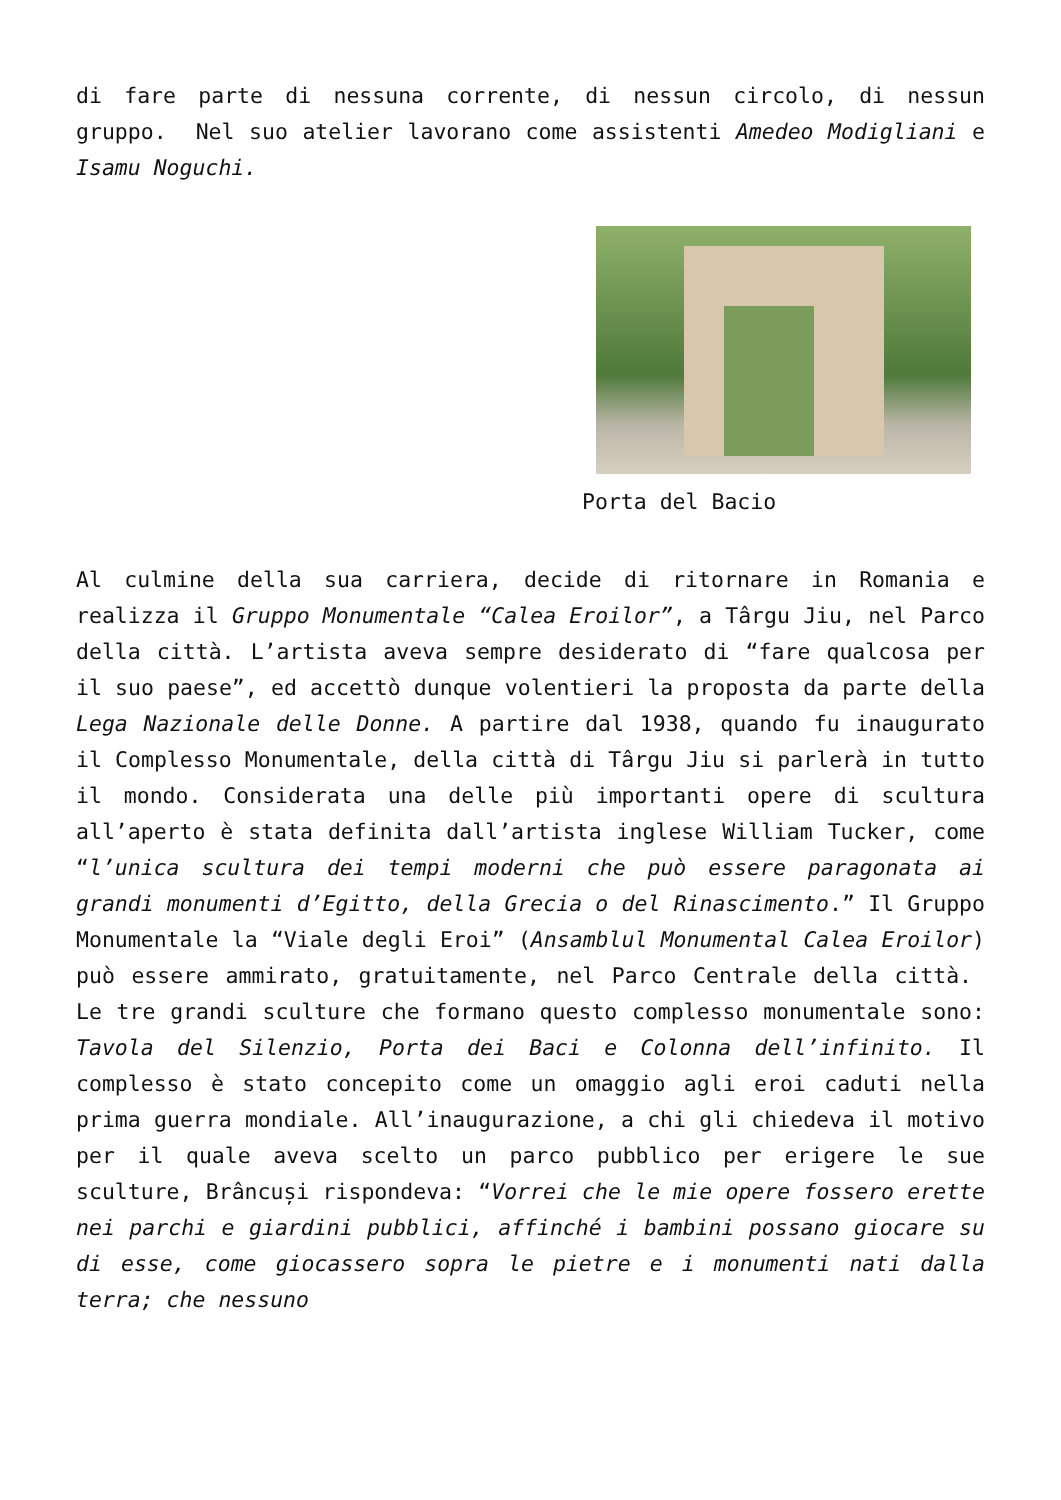di fare parte di nessuna corrente, di nessun circolo, di nessun gruppo. Nel suo atelier lavorano come assistenti Amedeo Modigliani e Isamu Noguchi.
Porta del Bacio
Al culmine della sua carriera, decide di ritornare in Romania e realizza il Gruppo Monumentale “Calea Eroilor”, a Târgu Jiu, nel Parco della città. L’artista aveva sempre desiderato di “fare qualcosa per il suo paese”, ed accettò dunque volentieri la proposta da parte della Lega Nazionale delle Donne. A partire dal 1938, quando fu inaugurato il Complesso Monumentale, della città di Târgu Jiu si parlerà in tutto il mondo. Considerata una delle più importanti opere di scultura all’aperto è stata definita dall’artista inglese William Tucker, come “l’unica scultura dei tempi moderni che può essere paragonata ai grandi monumenti d’Egitto, della Grecia o del Rinascimento.” Il Gruppo Monumentale la “Viale degli Eroi” (Ansamblul Monumental Calea Eroilor) può essere ammirato, gratuitamente, nel Parco Centrale della città. Le tre grandi sculture che formano questo complesso monumentale sono: Tavola del Silenzio, Porta dei Baci e Colonna dell’infinito. Il complesso è stato concepito come un omaggio agli eroi caduti nella prima guerra mondiale. All’inaugurazione, a chi gli chiedeva il motivo per il quale aveva scelto un parco pubblico per erigere le sue sculture, Brâncuși rispondeva: “Vorrei che le mie opere fossero erette nei parchi e giardini pubblici, affinché i bambini possano giocare su di esse, come giocassero sopra le pietre e i monumenti nati dalla terra; che nessuno